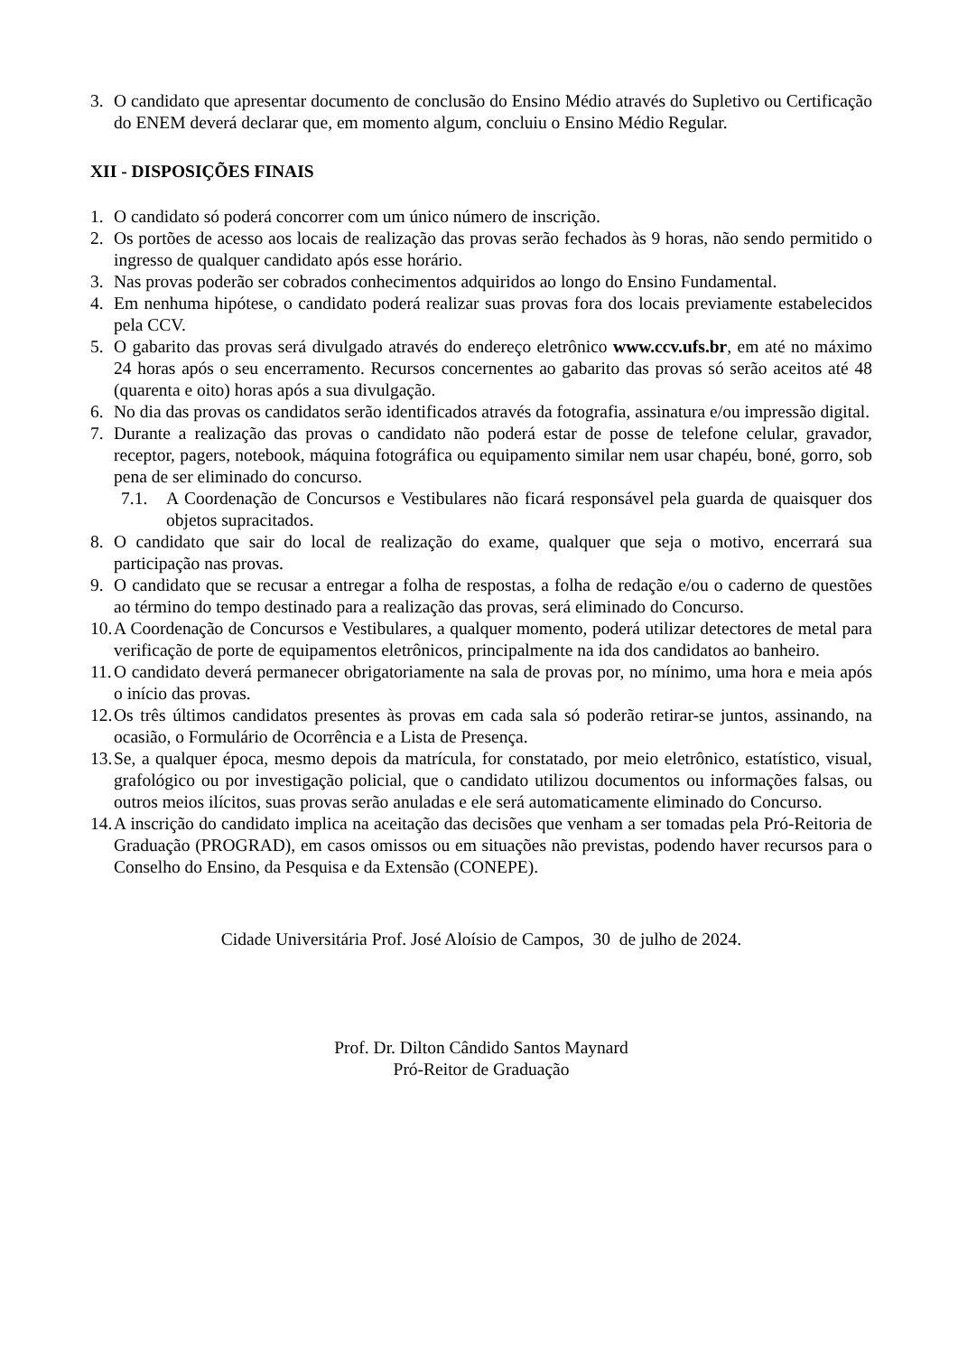3. O candidato que apresentar documento de conclusão do Ensino Médio através do Supletivo ou Certificação do ENEM deverá declarar que, em momento algum, concluiu o Ensino Médio Regular.
XII - DISPOSIÇÕES FINAIS
1. O candidato só poderá concorrer com um único número de inscrição.
2. Os portões de acesso aos locais de realização das provas serão fechados às 9 horas, não sendo permitido o ingresso de qualquer candidato após esse horário.
3. Nas provas poderão ser cobrados conhecimentos adquiridos ao longo do Ensino Fundamental.
4. Em nenhuma hipótese, o candidato poderá realizar suas provas fora dos locais previamente estabelecidos pela CCV.
5. O gabarito das provas será divulgado através do endereço eletrônico www.ccv.ufs.br, em até no máximo 24 horas após o seu encerramento. Recursos concernentes ao gabarito das provas só serão aceitos até 48 (quarenta e oito) horas após a sua divulgação.
6. No dia das provas os candidatos serão identificados através da fotografia, assinatura e/ou impressão digital.
7. Durante a realização das provas o candidato não poderá estar de posse de telefone celular, gravador, receptor, pagers, notebook, máquina fotográfica ou equipamento similar nem usar chapéu, boné, gorro, sob pena de ser eliminado do concurso.
7.1. A Coordenação de Concursos e Vestibulares não ficará responsável pela guarda de quaisquer dos objetos supracitados.
8. O candidato que sair do local de realização do exame, qualquer que seja o motivo, encerrará sua participação nas provas.
9. O candidato que se recusar a entregar a folha de respostas, a folha de redação e/ou o caderno de questões ao término do tempo destinado para a realização das provas, será eliminado do Concurso.
10. A Coordenação de Concursos e Vestibulares, a qualquer momento, poderá utilizar detectores de metal para verificação de porte de equipamentos eletrônicos, principalmente na ida dos candidatos ao banheiro.
11. O candidato deverá permanecer obrigatoriamente na sala de provas por, no mínimo, uma hora e meia após o início das provas.
12. Os três últimos candidatos presentes às provas em cada sala só poderão retirar-se juntos, assinando, na ocasião, o Formulário de Ocorrência e a Lista de Presença.
13. Se, a qualquer época, mesmo depois da matrícula, for constatado, por meio eletrônico, estatístico, visual, grafológico ou por investigação policial, que o candidato utilizou documentos ou informações falsas, ou outros meios ilícitos, suas provas serão anuladas e ele será automaticamente eliminado do Concurso.
14. A inscrição do candidato implica na aceitação das decisões que venham a ser tomadas pela Pró-Reitoria de Graduação (PROGRAD), em casos omissos ou em situações não previstas, podendo haver recursos para o Conselho do Ensino, da Pesquisa e da Extensão (CONEPE).
Cidade Universitária Prof. José Aloísio de Campos, 30 de julho de 2024.
Prof. Dr. Dilton Cândido Santos Maynard
Pró-Reitor de Graduação